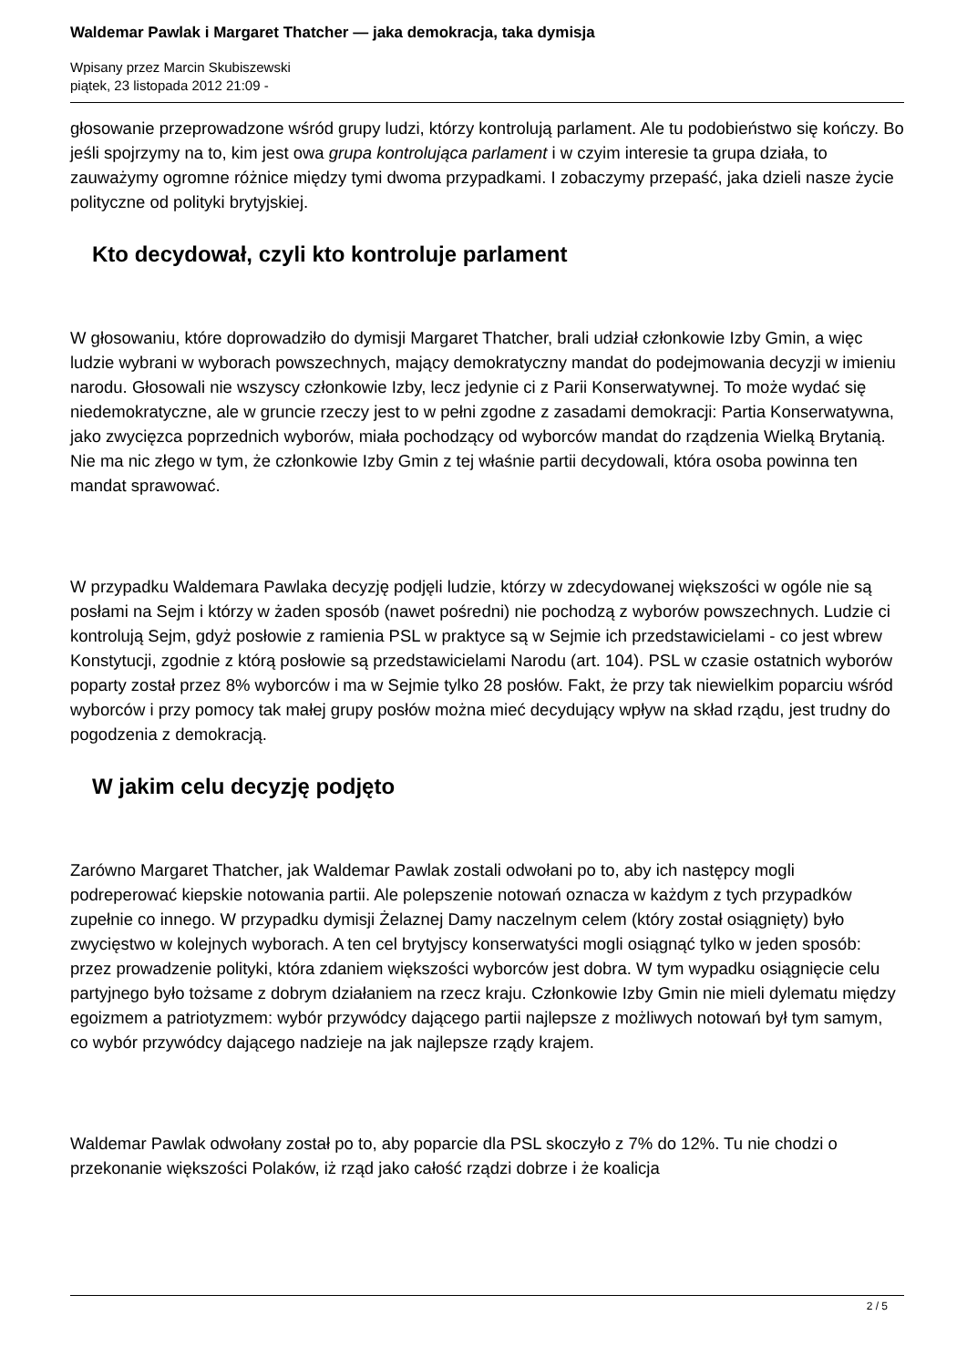Waldemar Pawlak i Margaret Thatcher — jaka demokracja, taka dymisja
Wpisany przez Marcin Skubiszewski
piątek, 23 listopada 2012 21:09 -
głosowanie przeprowadzone wśród grupy ludzi, którzy kontrolują parlament. Ale tu podobieństwo się kończy. Bo jeśli spojrzymy na to, kim jest owa grupa kontrolująca parlament i w czyim interesie ta grupa działa, to zauważymy ogromne różnice między tymi dwoma przypadkami. I zobaczymy przepaść, jaka dzieli nasze życie polityczne od polityki brytyjskiej.
Kto decydował, czyli kto kontroluje parlament
W głosowaniu, które doprowadziło do dymisji Margaret Thatcher, brali udział członkowie Izby Gmin, a więc ludzie wybrani w wyborach powszechnych, mający demokratyczny mandat do podejmowania decyzji w imieniu narodu. Głosowali nie wszyscy członkowie Izby, lecz jedynie ci z Parii Konserwatywnej. To może wydać się niedemokratyczne, ale w gruncie rzeczy jest to w pełni zgodne z zasadami demokracji: Partia Konserwatywna, jako zwycięzca poprzednich wyborów, miała pochodzący od wyborców mandat do rządzenia Wielką Brytanią. Nie ma nic złego w tym, że członkowie Izby Gmin z tej właśnie partii decydowali, która osoba powinna ten mandat sprawować.
W przypadku Waldemara Pawlaka decyzję podjęli ludzie, którzy w zdecydowanej większości w ogóle nie są posłami na Sejm i którzy w żaden sposób (nawet pośredni) nie pochodzą z wyborów powszechnych. Ludzie ci kontrolują Sejm, gdyż posłowie z ramienia PSL w praktyce są w Sejmie ich przedstawicielami - co jest wbrew Konstytucji, zgodnie z którą posłowie są przedstawicielami Narodu (art. 104). PSL w czasie ostatnich wyborów poparty został przez 8% wyborców i ma w Sejmie tylko 28 posłów. Fakt, że przy tak niewielkim poparciu wśród wyborców i przy pomocy tak małej grupy posłów można mieć decydujący wpływ na skład rządu, jest trudny do pogodzenia z demokracją.
W jakim celu decyzję podjęto
Zarówno Margaret Thatcher, jak Waldemar Pawlak zostali odwołani po to, aby ich następcy mogli podreperować kiepskie notowania partii. Ale polepszenie notowań oznacza w każdym z tych przypadków zupełnie co innego. W przypadku dymisji Żelaznej Damy naczelnym celem (który został osiągnięty) było zwycięstwo w kolejnych wyborach. A ten cel brytyjscy konserwatyści mogli osiągnąć tylko w jeden sposób: przez prowadzenie polityki, która zdaniem większości wyborców jest dobra. W tym wypadku osiągnięcie celu partyjnego było tożsame z dobrym działaniem na rzecz kraju. Członkowie Izby Gmin nie mieli dylematu między egoizmem a patriotyzmem: wybór przywódcy dającego partii najlepsze z możliwych notowań był tym samym, co wybór przywódcy dającego nadzieje na jak najlepsze rządy krajem.
Waldemar Pawlak odwołany został po to, aby poparcie dla PSL skoczyło z 7% do 12%. Tu nie chodzi o przekonanie większości Polaków, iż rząd jako całość rządzi dobrze i że koalicja
2 / 5